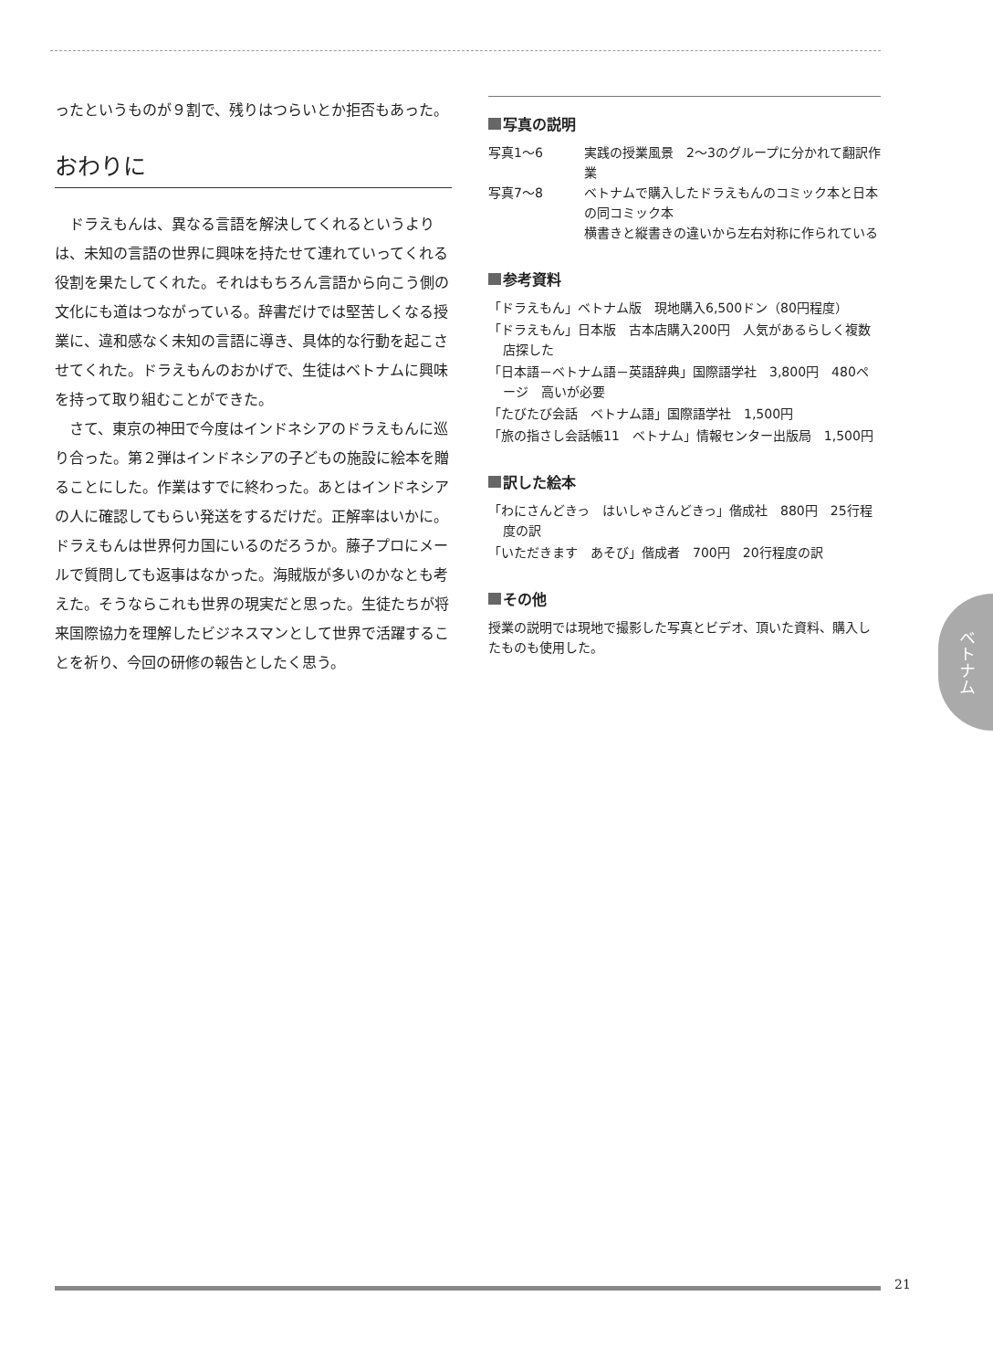ったというものが９割で、残りはつらいとか拒否もあった。
おわりに
ドラえもんは、異なる言語を解決してくれるというよりは、未知の言語の世界に興味を持たせて連れていってくれる役割を果たしてくれた。それはもちろん言語から向こう側の文化にも道はつながっている。辞書だけでは堅苦しくなる授業に、違和感なく未知の言語に導き、具体的な行動を起こさせてくれた。ドラえもんのおかげで、生徒はベトナムに興味を持って取り組むことができた。
さて、東京の神田で今度はインドネシアのドラえもんに巡り合った。第２弾はインドネシアの子どもの施設に絵本を贈ることにした。作業はすでに終わった。あとはインドネシアの人に確認してもらい発送をするだけだ。正解率はいかに。ドラえもんは世界何カ国にいるのだろうか。藤子プロにメールで質問しても返事はなかった。海賊版が多いのかなとも考えた。そうならこれも世界の現実だと思った。生徒たちが将来国際協力を理解したビジネスマンとして世界で活躍することを祈り、今回の研修の報告としたく思う。
写真の説明
写真1～6 実践の授業風景　2～3のグループに分かれて翻訳作業
写真7～8 ベトナムで購入したドラえもんのコミック本と日本の同コミック本
横書きと縦書きの違いから左右対称に作られている
参考資料
「ドラえもん」ベトナム版　現地購入6,500ドン（80円程度）
「ドラえもん」日本版　古本店購入200円　人気があるらしく複数店探した
「日本語－ベトナム語－英語辞典」国際語学社　3,800円　480ページ　高いが必要
「たびたび会話　ベトナム語」国際語学社　1,500円
「旅の指さし会話帳11　ベトナム」情報センター出版局　1,500円
訳した絵本
「わにさんどきっ　はいしゃさんどきっ」偕成社　880円　25行程度の訳
「いただきます　あそび」偕成者　700円　20行程度の訳
その他
授業の説明では現地で撮影した写真とビデオ、頂いた資料、購入したものも使用した。
ベトナム
21